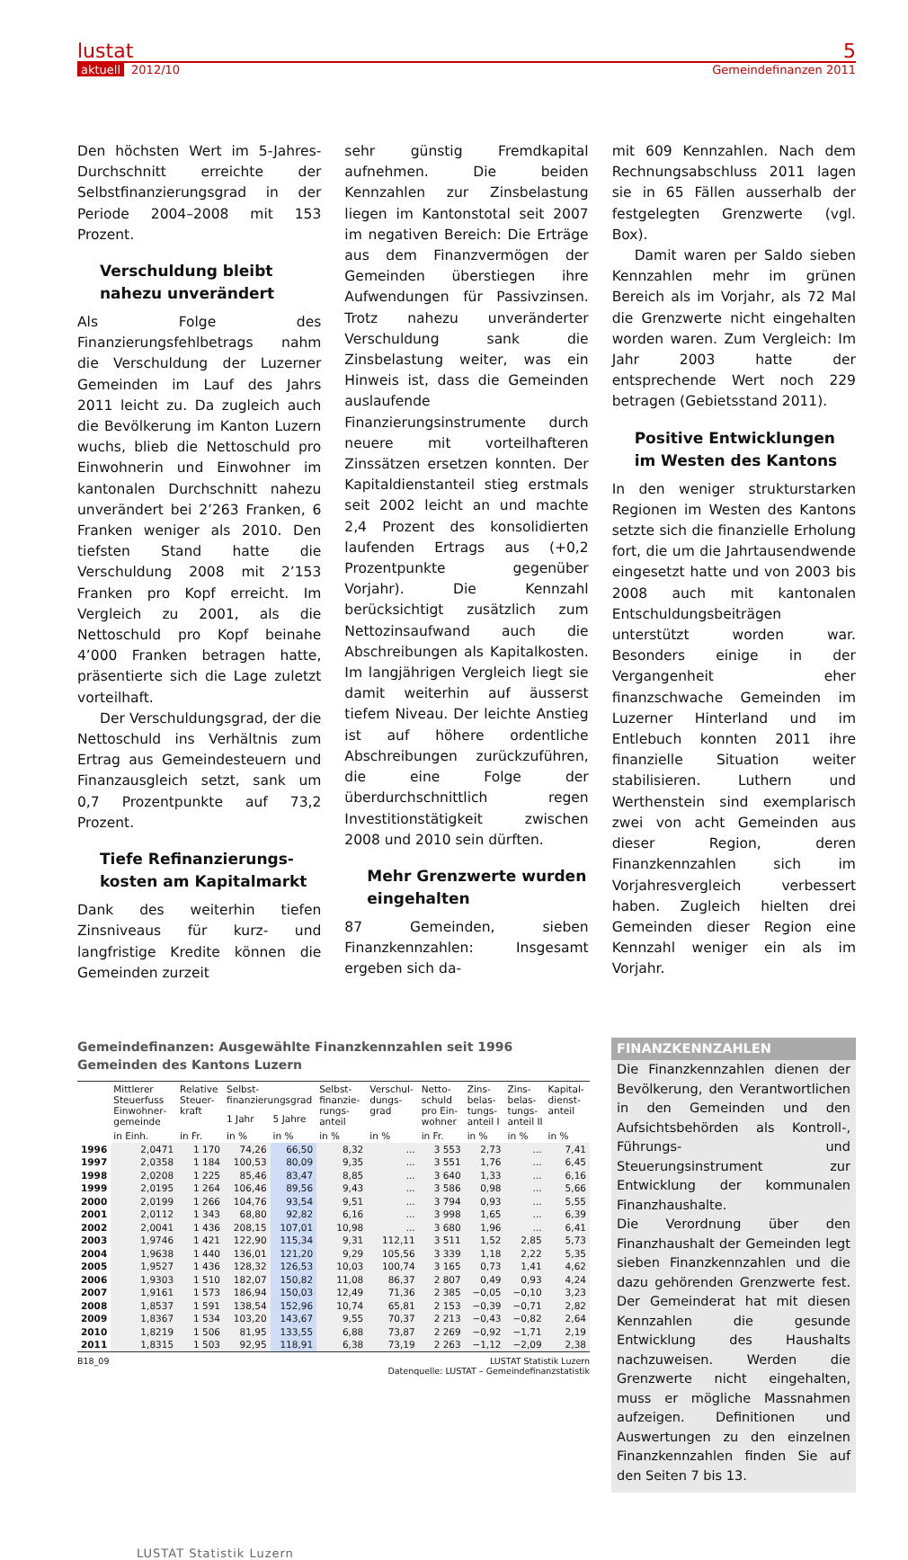lustat 5
aktuell 2012/10 Gemeindefinanzen 2011
Den höchsten Wert im 5-Jahres-Durchschnitt erreichte der Selbstfinanzierungsgrad in der Periode 2004–2008 mit 153 Prozent.
Verschuldung bleibt nahezu unverändert
Als Folge des Finanzierungsfehlbetrags nahm die Verschuldung der Luzerner Gemeinden im Lauf des Jahrs 2011 leicht zu. Da zugleich auch die Bevölkerung im Kanton Luzern wuchs, blieb die Nettoschuld pro Einwohnerin und Einwohner im kantonalen Durchschnitt nahezu unverändert bei 2’263 Franken, 6 Franken weniger als 2010. Den tiefsten Stand hatte die Verschuldung 2008 mit 2’153 Franken pro Kopf erreicht. Im Vergleich zu 2001, als die Nettoschuld pro Kopf beinahe 4’000 Franken betragen hatte, präsentierte sich die Lage zuletzt vorteilhaft.
Der Verschuldungsgrad, der die Nettoschuld ins Verhältnis zum Ertrag aus Gemeindesteuern und Finanzausgleich setzt, sank um 0,7 Prozentpunkte auf 73,2 Prozent.
Tiefe Refinanzierungs­kosten am Kapitalmarkt
Dank des weiterhin tiefen Zinsniveaus für kurz- und langfristige Kredite können die Gemeinden zurzeit
sehr günstig Fremdkapital aufnehmen. Die beiden Kennzahlen zur Zinsbelastung liegen im Kantonstotal seit 2007 im negativen Bereich: Die Erträge aus dem Finanzvermögen der Gemeinden überstiegen ihre Aufwendungen für Passivzinsen. Trotz nahezu unveränderter Verschuldung sank die Zinsbelastung weiter, was ein Hinweis ist, dass die Gemeinden auslaufende Finanzierungsinstrumente durch neuere mit vorteilhafteren Zinssätzen ersetzen konnten. Der Kapitaldienstanteil stieg erstmals seit 2002 leicht an und machte 2,4 Prozent des konsolidierten laufenden Ertrags aus (+0,2 Prozentpunkte gegenüber Vorjahr). Die Kennzahl berücksichtigt zusätzlich zum Nettozinsaufwand auch die Abschreibungen als Kapitalkosten. Im langjährigen Vergleich liegt sie damit weiterhin auf äusserst tiefem Niveau. Der leichte Anstieg ist auf höhere ordentliche Abschreibungen zurückzuführen, die eine Folge der überdurchschnittlich regen Investitionstätigkeit zwischen 2008 und 2010 sein dürften.
Mehr Grenzwerte wurden eingehalten
87 Gemeinden, sieben Finanzkennzahlen: Insgesamt ergeben sich da-
mit 609 Kennzahlen. Nach dem Rechnungsabschluss 2011 lagen sie in 65 Fällen ausserhalb der festgelegten Grenzwerte (vgl. Box).
Damit waren per Saldo sieben Kennzahlen mehr im grünen Bereich als im Vorjahr, als 72 Mal die Grenzwerte nicht eingehalten worden waren. Zum Vergleich: Im Jahr 2003 hatte der entsprechende Wert noch 229 betragen (Gebietsstand 2011).
Positive Entwicklungen im Westen des Kantons
In den weniger strukturstarken Regionen im Westen des Kantons setzte sich die finanzielle Erholung fort, die um die Jahrtausendwende eingesetzt hatte und von 2003 bis 2008 auch mit kantonalen Entschuldungsbeiträgen unterstützt worden war. Besonders einige in der Vergangenheit eher finanzschwache Gemeinden im Luzerner Hinterland und im Entlebuch konnten 2011 ihre finanzielle Situation weiter stabilisieren. Luthern und Werthenstein sind exemplarisch zwei von acht Gemeinden aus dieser Region, deren Finanzkennzahlen sich im Vorjahresvergleich verbessert haben. Zugleich hielten drei Gemeinden dieser Region eine Kennzahl weniger ein als im Vorjahr.
Gemeindefinanzen: Ausgewählte Finanzkennzahlen seit 1996
Gemeinden des Kantons Luzern
| | Mittlerer Steuerfuss Einwohner­gemeinde | Relative Steuer­kraft | Selbst-finanzierungsgrad | | Selbst­finanzie­rungs­anteil | Verschul­dungs­grad | Netto­schuld pro Ein­wohner | Zins­belas­tungs­anteil I | Zins­belas­tungs­anteil II | Kapital­dienst­anteil |
| --- | --- | --- | --- | --- | --- | --- | --- | --- | --- | --- |
| | | | 1 Jahr | 5 Jahre | | | | | | |
| | in Einh. | in Fr. | in % | in % | in % | in % | in Fr. | in % | in % | in % |
| 1996 | 2,0471 | 1 170 | 74,26 | 66,50 | 8,32 | ... | 3 553 | 2,73 | ... | 7,41 |
| 1997 | 2,0358 | 1 184 | 100,53 | 80,09 | 9,35 | ... | 3 551 | 1,76 | ... | 6,45 |
| 1998 | 2,0208 | 1 225 | 85,46 | 83,47 | 8,85 | ... | 3 640 | 1,33 | ... | 6,16 |
| 1999 | 2,0195 | 1 264 | 106,46 | 89,56 | 9,43 | ... | 3 586 | 0,98 | ... | 5,66 |
| 2000 | 2,0199 | 1 266 | 104,76 | 93,54 | 9,51 | ... | 3 794 | 0,93 | ... | 5,55 |
| 2001 | 2,0112 | 1 343 | 68,80 | 92,82 | 6,16 | ... | 3 998 | 1,65 | ... | 6,39 |
| 2002 | 2,0041 | 1 436 | 208,15 | 107,01 | 10,98 | ... | 3 680 | 1,96 | ... | 6,41 |
| 2003 | 1,9746 | 1 421 | 122,90 | 115,34 | 9,31 | 112,11 | 3 511 | 1,52 | 2,85 | 5,73 |
| 2004 | 1,9638 | 1 440 | 136,01 | 121,20 | 9,29 | 105,56 | 3 339 | 1,18 | 2,22 | 5,35 |
| 2005 | 1,9527 | 1 436 | 128,32 | 126,53 | 10,03 | 100,74 | 3 165 | 0,73 | 1,41 | 4,62 |
| 2006 | 1,9303 | 1 510 | 182,07 | 150,82 | 11,08 | 86,37 | 2 807 | 0,49 | 0,93 | 4,24 |
| 2007 | 1,9161 | 1 573 | 186,94 | 150,03 | 12,49 | 71,36 | 2 385 | −0,05 | −0,10 | 3,23 |
| 2008 | 1,8537 | 1 591 | 138,54 | 152,96 | 10,74 | 65,81 | 2 153 | −0,39 | −0,71 | 2,82 |
| 2009 | 1,8367 | 1 534 | 103,20 | 143,67 | 9,55 | 70,37 | 2 213 | −0,43 | −0,82 | 2,64 |
| 2010 | 1,8219 | 1 506 | 81,95 | 133,55 | 6,88 | 73,87 | 2 269 | −0,92 | −1,71 | 2,19 |
| 2011 | 1,8315 | 1 503 | 92,95 | 118,91 | 6,38 | 73,19 | 2 263 | −1,12 | −2,09 | 2,38 |
B18_09 LUSTAT Statistik Luzern
Datenquelle: LUSTAT – Gemeindefinanzstatistik
FINANZKENNZAHLEN
Die Finanzkennzahlen dienen der Bevölkerung, den Verantwortlichen in den Gemeinden und den Aufsichtsbehörden als Kontroll-, Führungs- und Steuerungsinstrument zur Entwicklung der kommunalen Finanzhaushalte.
Die Verordnung über den Finanzhaushalt der Gemeinden legt sieben Finanzkennzahlen und die dazu gehörenden Grenzwerte fest. Der Gemeinderat hat mit diesen Kennzahlen die gesunde Entwicklung des Haushalts nachzuweisen. Werden die Grenzwerte nicht eingehalten, muss er mögliche Massnahmen aufzeigen. Definitionen und Auswertungen zu den einzelnen Finanzkennzahlen finden Sie auf den Seiten 7 bis 13.
LUSTAT Statistik Luzern